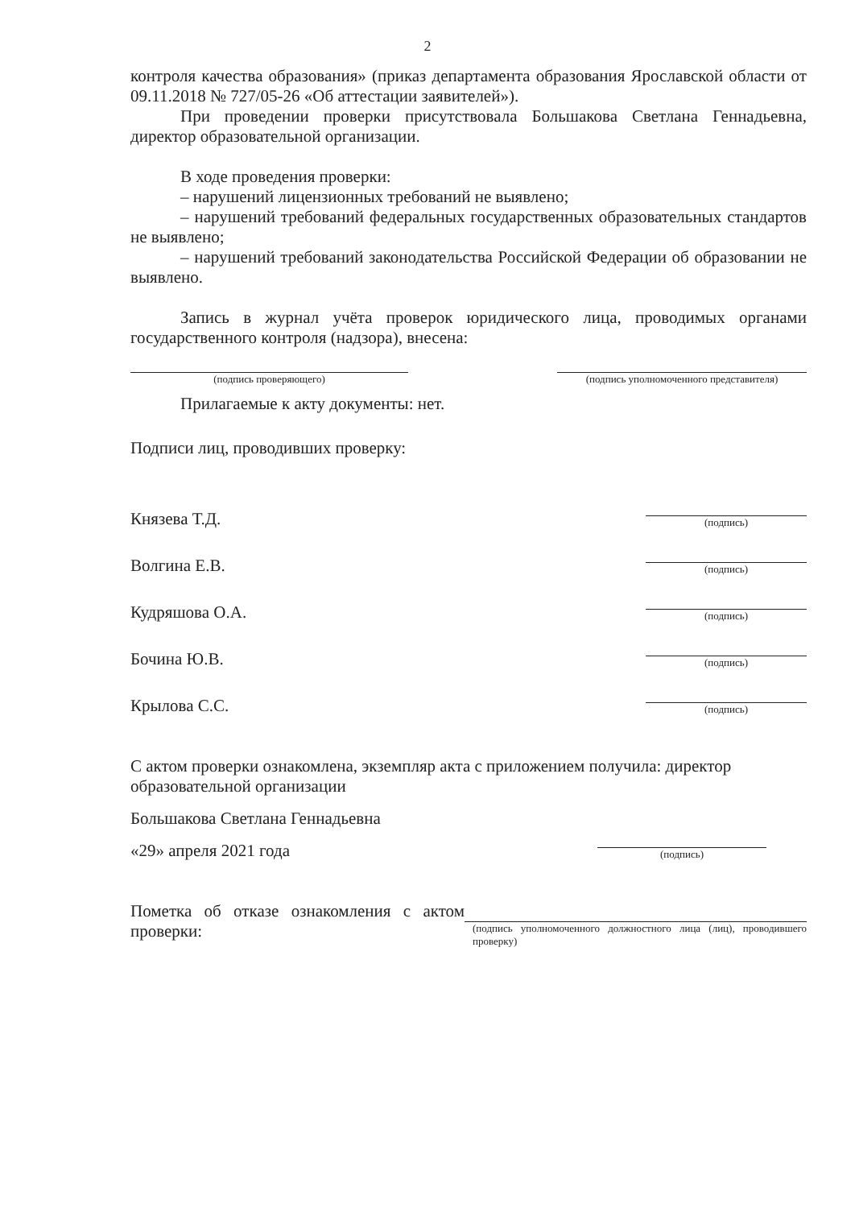2
контроля качества образования» (приказ департамента образования Ярославской области от 09.11.2018 № 727/05-26 «Об аттестации заявителей»).
При проведении проверки присутствовала Большакова Светлана Геннадьевна, директор образовательной организации.
В ходе проведения проверки:
– нарушений лицензионных требований не выявлено;
– нарушений требований федеральных государственных образовательных стандартов не выявлено;
– нарушений требований законодательства Российской Федерации об образовании не выявлено.
Запись в журнал учёта проверок юридического лица, проводимых органами государственного контроля (надзора), внесена:
(подпись проверяющего) (подпись уполномоченного представителя)
Прилагаемые к акту документы: нет.
Подписи лиц, проводивших проверку:
Князева Т.Д.
(подпись)
Волгина Е.В.
(подпись)
Кудряшова О.А.
(подпись)
Бочина Ю.В.
(подпись)
Крылова С.С.
(подпись)
С актом проверки ознакомлена, экземпляр акта с приложением получила: директор образовательной организации
Большакова Светлана Геннадьевна
«29» апреля 2021 года
(подпись)
Пометка об отказе ознакомления с актом проверки:
(подпись уполномоченного должностного лица (лиц), проводившего проверку)